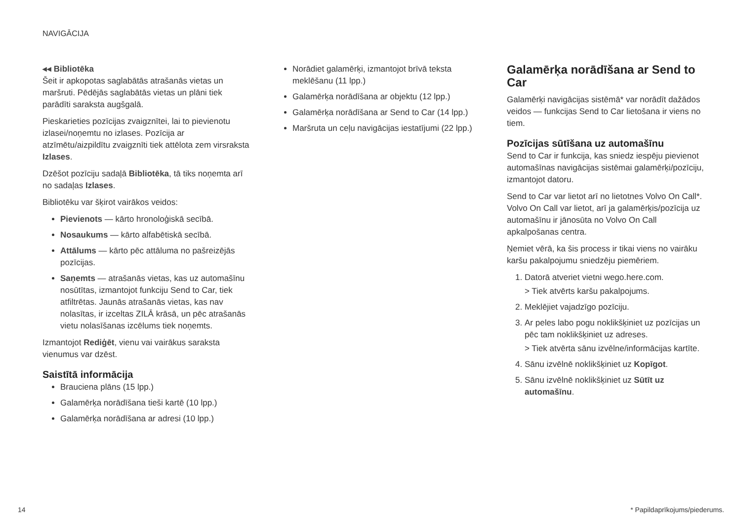NAVIGĀCIJA
◂◂ Bibliotēka
Šeit ir apkopotas saglabātās atrašanās vietas un maršruti. Pēdējās saglabātās vietas un plāni tiek parādīti saraksta augšgalā.
Pieskarieties pozīcijas zvaigznītei, lai to pievienotu izlasei/noņemtu no izlases. Pozīcija ar atzīmētu/aizpildītu zvaigznīti tiek attēlota zem virsraksta Izlases.
Dzēšot pozīciju sadaļā Bibliotēka, tā tiks noņemta arī no sadaļas Izlases.
Bibliotēku var šķirot vairākos veidos:
Pievienots — kārto hronoloģiskā secībā.
Nosaukums — kārto alfabētiskā secībā.
Attālums — kārto pēc attāluma no pašreizējās pozīcijas.
Saņemts — atrašanās vietas, kas uz automašīnu nosūtītas, izmantojot funkciju Send to Car, tiek atfiltrētas. Jaunās atrašanās vietas, kas nav nolasītas, ir izceltas ZILĀ krāsā, un pēc atrašanās vietu nolasīšanas izcēlums tiek noņemts.
Izmantojot Rediģēt, vienu vai vairākus saraksta vienumus var dzēst.
Saistītā informācija
Brauciena plāns (15 lpp.)
Galamērķa norādīšana tieši kartē (10 lpp.)
Galamērķa norādīšana ar adresi (10 lpp.)
Norādiet galamērķi, izmantojot brīvā teksta meklēšanu (11 lpp.)
Galamērķa norādīšana ar objektu (12 lpp.)
Galamērķa norādīšana ar Send to Car (14 lpp.)
Maršruta un ceļu navigācijas iestatījumi (22 lpp.)
Galamērķa norādīšana ar Send to Car
Galamērķi navigācijas sistēmā* var norādīt dažādos veidos — funkcijas Send to Car lietošana ir viens no tiem.
Pozīcijas sūtīšana uz automašīnu
Send to Car ir funkcija, kas sniedz iespēju pievienot automašīnas navigācijas sistēmai galamērķi/pozīciju, izmantojot datoru.
Send to Car var lietot arī no lietotnes Volvo On Call*. Volvo On Call var lietot, arī ja galamērķis/pozīcija uz automašīnu ir jānosūta no Volvo On Call apkalpošanas centra.
Ņemiet vērā, ka šis process ir tikai viens no vairāku karšu pakalpojumu sniedzēju piemēriem.
1. Datorā atveriet vietni wego.here.com.
> Tiek atvērts karšu pakalpojums.
2. Meklējiet vajadzīgo pozīciju.
3. Ar peles labo pogu noklikšķiniet uz pozīcijas un pēc tam noklikšķiniet uz adreses.
> Tiek atvērta sānu izvēlne/informācijas kartīte.
4. Sānu izvēlnē noklikšķiniet uz Kopīgot.
5. Sānu izvēlnē noklikšķiniet uz Sūtīt uz automašīnu.
14 * Papildaprīkojums/piederums.